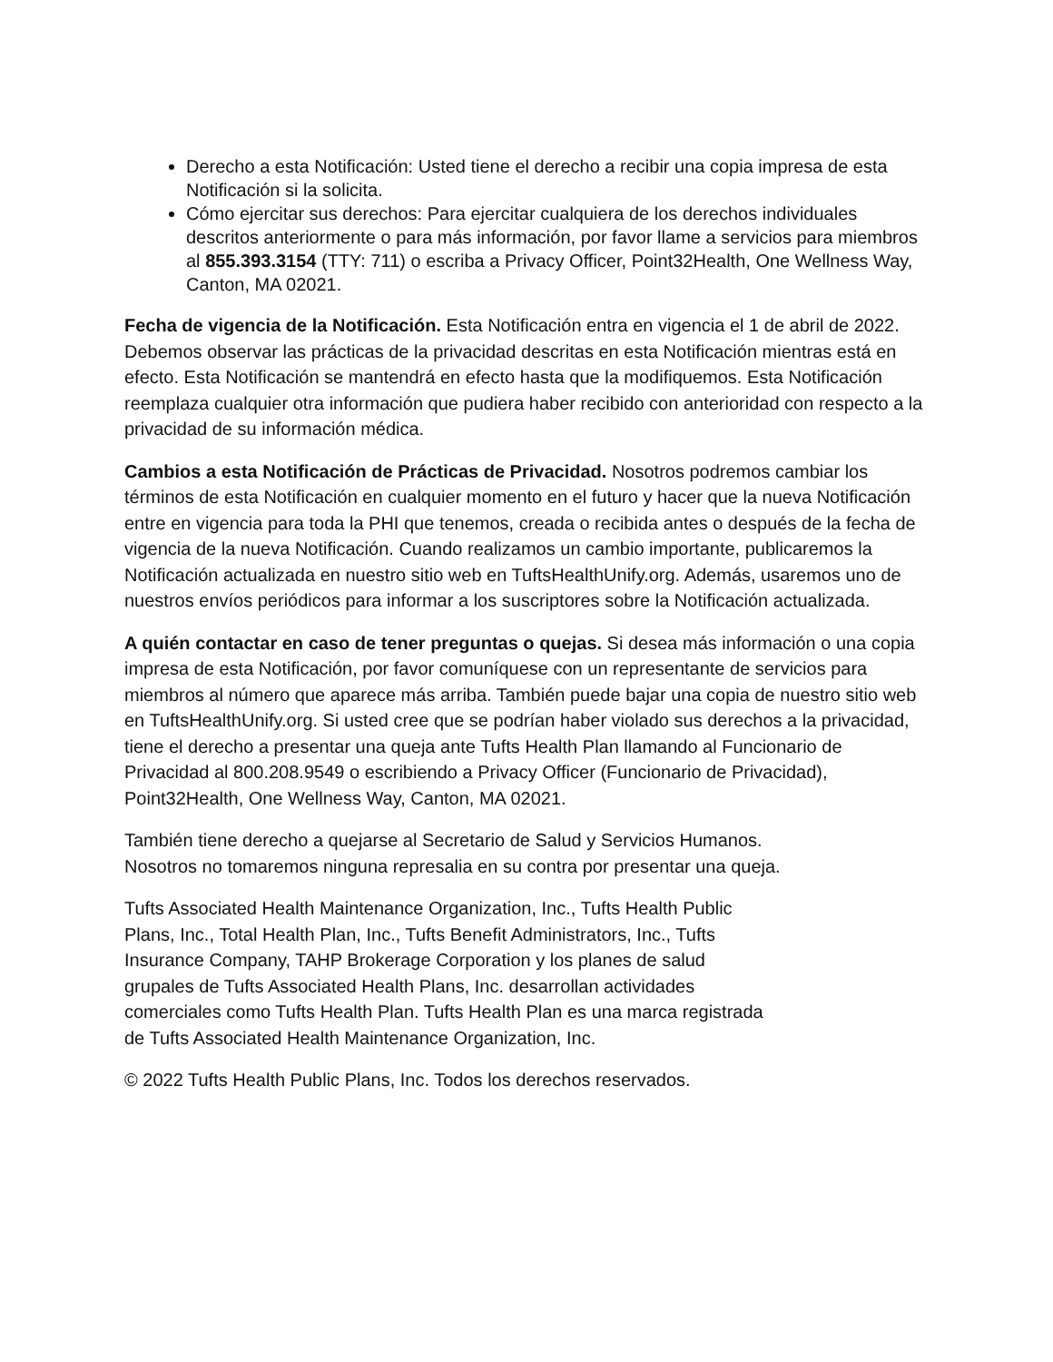Derecho a esta Notificación: Usted tiene el derecho a recibir una copia impresa de esta Notificación si la solicita.
Cómo ejercitar sus derechos: Para ejercitar cualquiera de los derechos individuales descritos anteriormente o para más información, por favor llame a servicios para miembros al 855.393.3154 (TTY: 711) o escriba a Privacy Officer, Point32Health, One Wellness Way, Canton, MA 02021.
Fecha de vigencia de la Notificación. Esta Notificación entra en vigencia el 1 de abril de 2022. Debemos observar las prácticas de la privacidad descritas en esta Notificación mientras está en efecto. Esta Notificación se mantendrá en efecto hasta que la modifiquemos. Esta Notificación reemplaza cualquier otra información que pudiera haber recibido con anterioridad con respecto a la privacidad de su información médica.
Cambios a esta Notificación de Prácticas de Privacidad. Nosotros podremos cambiar los términos de esta Notificación en cualquier momento en el futuro y hacer que la nueva Notificación entre en vigencia para toda la PHI que tenemos, creada o recibida antes o después de la fecha de vigencia de la nueva Notificación. Cuando realizamos un cambio importante, publicaremos la Notificación actualizada en nuestro sitio web en TuftsHealthUnify.org. Además, usaremos uno de nuestros envíos periódicos para informar a los suscriptores sobre la Notificación actualizada.
A quién contactar en caso de tener preguntas o quejas. Si desea más información o una copia impresa de esta Notificación, por favor comuníquese con un representante de servicios para miembros al número que aparece más arriba. También puede bajar una copia de nuestro sitio web en TuftsHealthUnify.org. Si usted cree que se podrían haber violado sus derechos a la privacidad, tiene el derecho a presentar una queja ante Tufts Health Plan llamando al Funcionario de Privacidad al 800.208.9549 o escribiendo a Privacy Officer (Funcionario de Privacidad), Point32Health, One Wellness Way, Canton, MA 02021.
También tiene derecho a quejarse al Secretario de Salud y Servicios Humanos.
Nosotros no tomaremos ninguna represalia en su contra por presentar una queja.
Tufts Associated Health Maintenance Organization, Inc., Tufts Health Public
Plans, Inc., Total Health Plan, Inc., Tufts Benefit Administrators, Inc., Tufts
Insurance Company, TAHP Brokerage Corporation y los planes de salud
grupales de Tufts Associated Health Plans, Inc. desarrollan actividades
comerciales como Tufts Health Plan. Tufts Health Plan es una marca registrada
de Tufts Associated Health Maintenance Organization, Inc.
© 2022 Tufts Health Public Plans, Inc. Todos los derechos reservados.